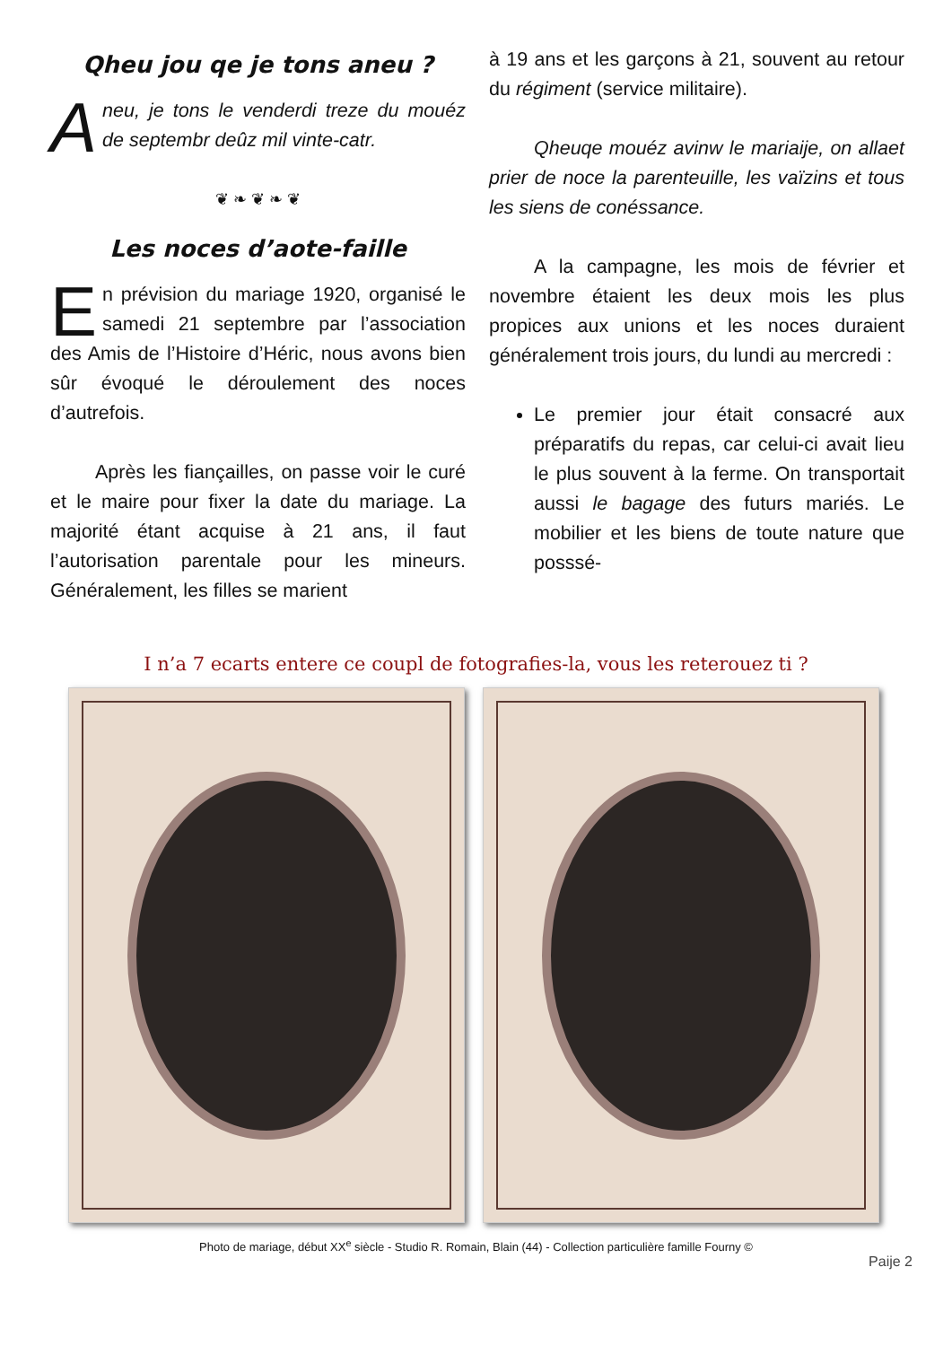Qheu jou qe je tons aneu ?
Aneu, je tons le venderdi treze du mouéz de septembr deûz mil vinte-catr.
❦ ❧ ❦ ❧ ❦
Les noces d’aote-faille
En prévision du mariage 1920, organisé le samedi 21 septembre par l’association des Amis de l’Histoire d’Héric, nous avons bien sûr évoqué le déroulement des noces d’autrefois.
Après les fiançailles, on passe voir le curé et le maire pour fixer la date du mariage. La majorité étant acquise à 21 ans, il faut l’autorisation parentale pour les mineurs. Généralement, les filles se marient
à 19 ans et les garçons à 21, souvent au retour du régiment (service militaire).
Qheuqe mouéz avinw le mariaije, on allaet prier de noce la parenteuille, les vaïzins et tous les siens de conéssance.
A la campagne, les mois de février et novembre étaient les deux mois les plus propices aux unions et les noces duraient généralement trois jours, du lundi au mercredi :
Le premier jour était consacré aux préparatifs du repas, car celui-ci avait lieu le plus souvent à la ferme. On transportait aussi le bagage des futurs mariés. Le mobilier et les biens de toute nature que posssé-
I n’a 7 ecarts entere ce coupl de fotografies-la, vous les reterouez ti ?
Photo de mariage, début XX<sup>e</sup> siècle - Studio R. Romain, Blain (44) - Collection particulière famille Fourny ©
Paije 2